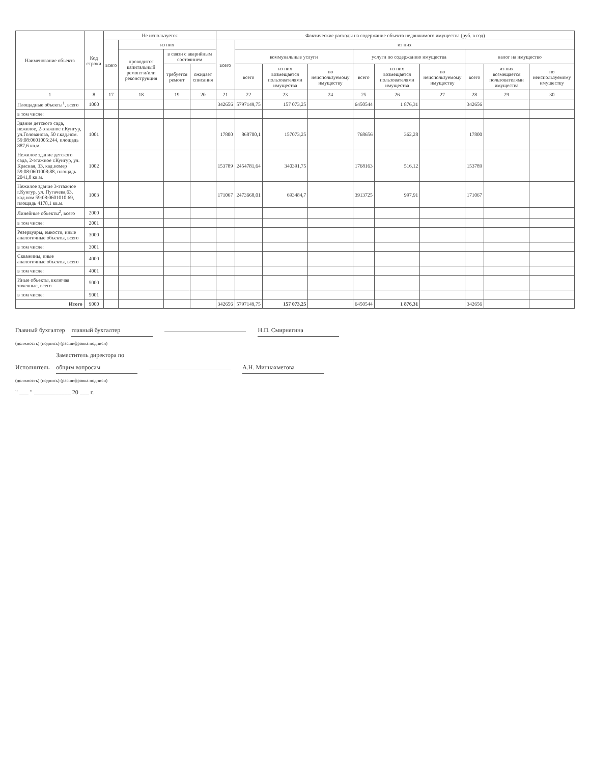| Наименование объекта | Код строки | Не используется | | | | Фактические расходы на содержание объекта недвижимого имущества (руб. в год) | | | | | | | | | |
| --- | --- | --- | --- | --- | --- | --- | --- | --- | --- | --- | --- | --- | --- | --- | --- |
| | | всего | из них | | | всего | из них | | | | | | | | |
| | | | проводится капитальный ремонт и/или реконструкция | в связи с аварийным состоянием | | | коммунальные услуги | | | услуги по содержанию имущества | | | налог на имущество | | |
| | | | | требуется ремонт | ожидает списания | | всего | из них возмещается пользователями имущества | по неиспользуемому имуществу | всего | из них возмещается пользователями имущества | по неиспользуемому имуществу | всего | из них возмещается пользователями имущества | по неиспользуемому имуществу |
| 1 | 8 | 17 | 18 | 19 | 20 | 21 | 22 | 23 | 24 | 25 | 26 | 27 | 28 | 29 | 30 |
| Площадные объекты<sup>1</sup>, всего | 1000 | | | | | 342656 | 5797149,75 | 157 073,25 | | 6450544 | 1 876,31 | | 342656 | | |
| в том числе: | | | | | | | | | | | | | | | |
| Здание детского сада, нежилое, 2-этажное г.Кунгур, ул.Голованова, 50 г.кад.ном. 59:08:0601005:244, площадь 887,6 кв.м. | 1001 | | | | | 17800 | 868700,1 | 157073,25 | | 768656 | 362,28 | | 17800 | | |
| Нежилое здание детского сада, 2-этажное г.Кунгур, ул. Красная, 33, кад.номер 59:08:0601008:88, площадь 2041,8 кв.м. | 1002 | | | | | 153789 | 2454781,64 | 340391,75 | | 1768163 | 516,12 | | 153789 | | |
| Нежилое здание 3-этажное г.Кунгур, ул. Пугачева,63, кад.ном 59:08:0601010:69, площадь 4178,1 кв.м. | 1003 | | | | | 171067 | 2473668,01 | 693484,7 | | 3913725 | 997,91 | | 171067 | | |
| Линейные объекты<sup>2</sup>, всего | 2000 | | | | | | | | | | | | | | |
| в том числе: | 2001 | | | | | | | | | | | | | | |
| Резервуары, емкости, иные аналогичные объекты, всего | 3000 | | | | | | | | | | | | | | |
| в том числе: | 3001 | | | | | | | | | | | | | | |
| Скважины, иные аналогичные объекты, всего | 4000 | | | | | | | | | | | | | | |
| в том числе: | 4001 | | | | | | | | | | | | | | |
| Иные объекты, включая точечные, всего | 5000 | | | | | | | | | | | | | | |
| в том числе: | 5001 | | | | | | | | | | | | | | |
| Итого | 9000 | | | | | 342656 | 5797149,75 | 157 073,25 | | 6450544 | 1 876,31 | | 342656 | | |
Главный бухгалтер главный бухгалтер Н.П. Смирнягина
(должность) (подпись) (расшифровка подписи)
Исполнитель Заместитель директора по общим вопросам А.Н. Миннахметова
(должность) (подпись) (расшифровка подписи)
" ___ " ____________ 20 ___ г.